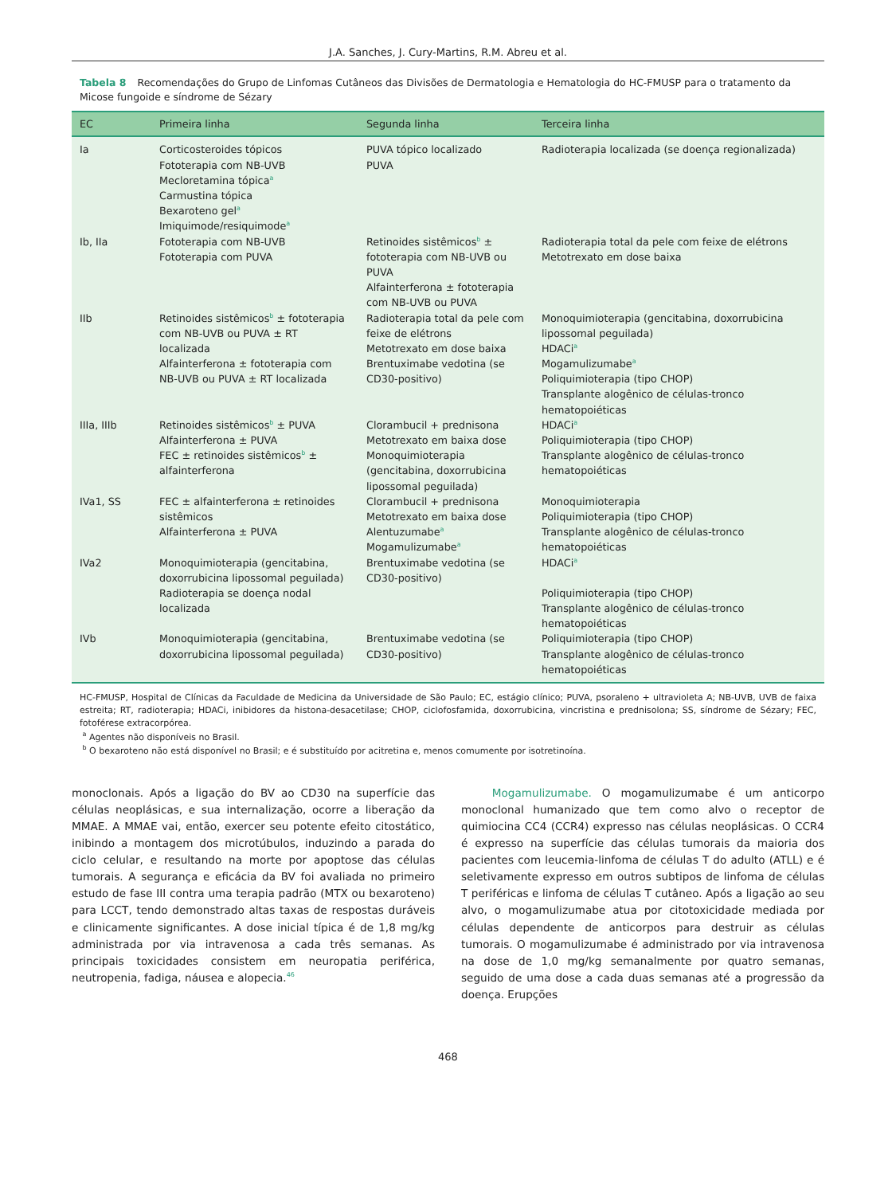J.A. Sanches, J. Cury-Martins, R.M. Abreu et al.
Tabela 8 Recomendações do Grupo de Linfomas Cutâneos das Divisões de Dermatologia e Hematologia do HC-FMUSP para o tratamento da Micose fungoide e síndrome de Sézary
| EC | Primeira linha | Segunda linha | Terceira linha |
| --- | --- | --- | --- |
| Ia | Corticosteroides tópicos Fototerapia com NB-UVB Mecloretamina tópica<sup>a</sup> Carmustina tópica Bexaroteno gel<sup>a</sup> Imiquimode/resiquimode<sup>a</sup> | PUVA tópico localizado PUVA | Radioterapia localizada (se doença regionalizada) |
| Ib, IIa | Fototerapia com NB-UVB Fototerapia com PUVA | Retinoides sistêmicos<sup>b</sup> ± fototerapia com NB-UVB ou PUVA Alfainterferona ± fototerapia com NB-UVB ou PUVA | Radioterapia total da pele com feixe de elétrons Metotrexato em dose baixa |
| IIb | Retinoides sistêmicos<sup>b</sup> ± fototerapia com NB-UVB ou PUVA ± RT localizada Alfainterferona ± fototerapia com NB-UVB ou PUVA ± RT localizada | Radioterapia total da pele com feixe de elétrons Metotrexato em dose baixa Brentuximabe vedotina (se CD30-positivo) | Monoquimioterapia (gencitabina, doxorrubicina lipossomal peguilada) HDACi<sup>a</sup> Mogamulizumabe<sup>a</sup> Poliquimioterapia (tipo CHOP) Transplante alogênico de células-tronco hematopoiéticas |
| IIIa, IIIb | Retinoides sistêmicos<sup>b</sup> ± PUVA Alfainterferona ± PUVA FEC ± retinoides sistêmicos<sup>b</sup> ± alfainterferona | Clorambucil + prednisona Metotrexato em baixa dose Monoquimioterapia (gencitabina, doxorrubicina lipossomal peguilada) | HDACi<sup>a</sup> Poliquimioterapia (tipo CHOP) Transplante alogênico de células-tronco hematopoiéticas |
| IVa1, SS | FEC ± alfainterferona ± retinoides sistêmicos Alfainterferona ± PUVA | Clorambucil + prednisona Metotrexato em baixa dose Alentuzumabe<sup>a</sup> Mogamulizumabe<sup>a</sup> | Monoquimioterapia Poliquimioterapia (tipo CHOP) Transplante alogênico de células-tronco hematopoiéticas |
| IVa2 | Monoquimioterapia (gencitabina, doxorrubicina lipossomal peguilada) Radioterapia se doença nodal localizada | Brentuximabe vedotina (se CD30-positivo) | HDACi<sup>a</sup> Poliquimioterapia (tipo CHOP) Transplante alogênico de células-tronco hematopoiéticas |
| IVb | Monoquimioterapia (gencitabina, doxorrubicina lipossomal peguilada) | Brentuximabe vedotina (se CD30-positivo) | Poliquimioterapia (tipo CHOP) Transplante alogênico de células-tronco hematopoiéticas |
HC-FMUSP, Hospital de Clínicas da Faculdade de Medicina da Universidade de São Paulo; EC, estágio clínico; PUVA, psoraleno + ultravioleta A; NB-UVB, UVB de faixa estreita; RT, radioterapia; HDACi, inibidores da histona-desacetilase; CHOP, ciclofosfamida, doxorrubicina, vincristina e prednisolona; SS, síndrome de Sézary; FEC, fotoférese extracorpórea.
<sup>a</sup> Agentes não disponíveis no Brasil.
<sup>b</sup> O bexaroteno não está disponível no Brasil; e é substituído por acitretina e, menos comumente por isotretinoína.
monoclonais. Após a ligação do BV ao CD30 na superfície das células neoplásicas, e sua internalização, ocorre a liberação da MMAE. A MMAE vai, então, exercer seu potente efeito citostático, inibindo a montagem dos microtúbulos, induzindo a parada do ciclo celular, e resultando na morte por apoptose das células tumorais. A segurança e eficácia da BV foi avaliada no primeiro estudo de fase III contra uma terapia padrão (MTX ou bexaroteno) para LCCT, tendo demonstrado altas taxas de respostas duráveis e clinicamente significantes. A dose inicial típica é de 1,8 mg/kg administrada por via intravenosa a cada três semanas. As principais toxicidades consistem em neuropatia periférica, neutropenia, fadiga, náusea e alopecia.<sup>46</sup>
Mogamulizumabe. O mogamulizumabe é um anticorpo monoclonal humanizado que tem como alvo o receptor de quimiocina CC4 (CCR4) expresso nas células neoplásicas. O CCR4 é expresso na superfície das células tumorais da maioria dos pacientes com leucemia-linfoma de células T do adulto (ATLL) e é seletivamente expresso em outros subtipos de linfoma de células T periféricas e linfoma de células T cutâneo. Após a ligação ao seu alvo, o mogamulizumabe atua por citotoxicidade mediada por células dependente de anticorpos para destruir as células tumorais. O mogamulizumabe é administrado por via intravenosa na dose de 1,0 mg/kg semanalmente por quatro semanas, seguido de uma dose a cada duas semanas até a progressão da doença. Erupções
468